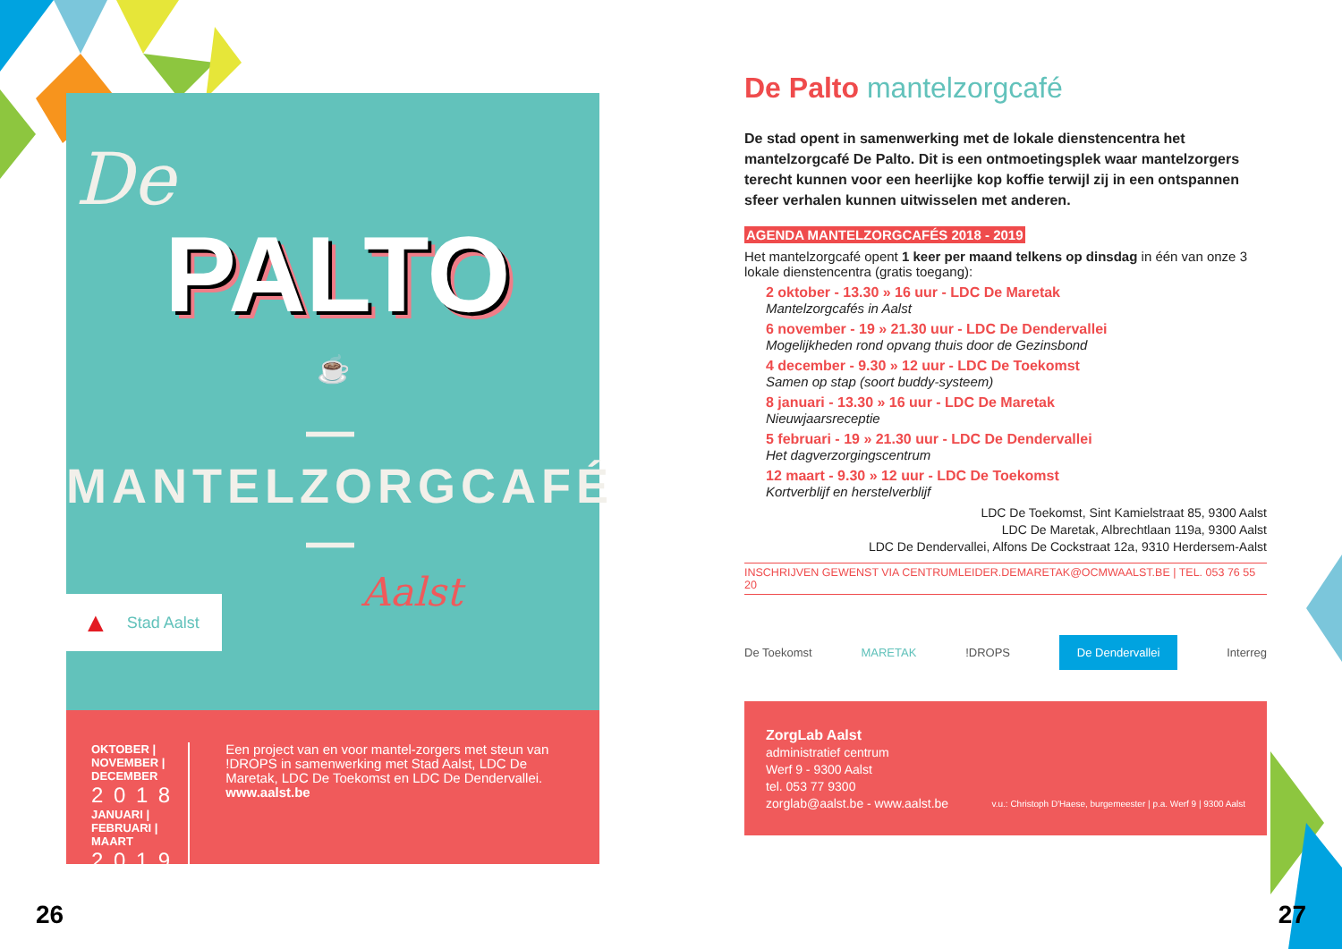De
PALTO
☕
— MANTELZORGCAFÉ —
Aalst
▲ Stad Aalst
OKTOBER | NOVEMBER | DECEMBER
2 0 1 8
JANUARI | FEBRUARI | MAART
2 0 1 9
Een project van en voor mantel-zorgers met steun van !DROPS in samenwerking met Stad Aalst, LDC De Maretak, LDC De Toekomst en LDC De Dendervallei.
www.aalst.be
26
De Palto mantelzorgcafé
De stad opent in samenwerking met de lokale dienstencentra het mantelzorgcafé De Palto. Dit is een ontmoetingsplek waar mantelzorgers terecht kunnen voor een heerlijke kop koffie terwijl zij in een ontspannen sfeer verhalen kunnen uitwisselen met anderen.
AGENDA MANTELZORGCAFÉS 2018 - 2019
Het mantelzorgcafé opent 1 keer per maand telkens op dinsdag in één van onze 3 lokale dienstencentra (gratis toegang):
2 oktober - 13.30 » 16 uur - LDC De Maretak
Mantelzorgcafés in Aalst
6 november - 19 » 21.30 uur - LDC De Dendervallei
Mogelijkheden rond opvang thuis door de Gezinsbond
4 december - 9.30 » 12 uur - LDC De Toekomst
Samen op stap (soort buddy-systeem)
8 januari - 13.30 » 16 uur - LDC De Maretak
Nieuwjaarsreceptie
5 februari - 19 » 21.30 uur - LDC De Dendervallei
Het dagverzorgingscentrum
12 maart - 9.30 » 12 uur - LDC De Toekomst
Kortverblijf en herstelverblijf
LDC De Toekomst, Sint Kamielstraat 85, 9300 Aalst
LDC De Maretak, Albrechtlaan 119a, 9300 Aalst
LDC De Dendervallei, Alfons De Cockstraat 12a, 9310 Herdersem-Aalst
INSCHRIJVEN GEWENST VIA CENTRUMLEIDER.DEMARETAK@OCMWAALST.BE | TEL. 053 76 55 20
De Toekomst MARETAK!DROPS De Dendervallei Interreg
ZorgLab Aalst
administratief centrum
Werf 9 - 9300 Aalst
tel. 053 77 9300
zorglab@aalst.be - www.aalst.be
v.u.: Christoph D'Haese, burgemeester | p.a. Werf 9 | 9300 Aalst
27